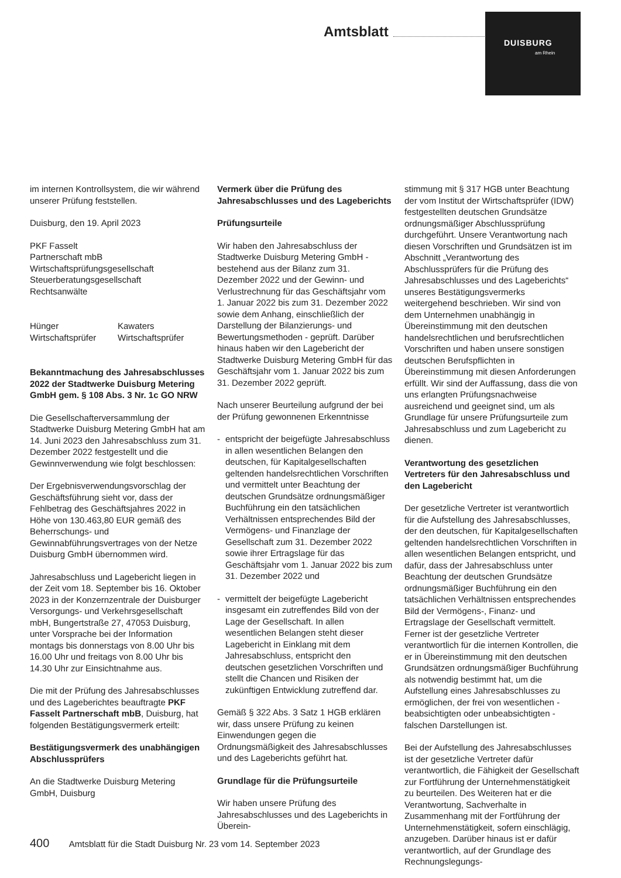Amtsblatt
DUISBURG
am Rhein
im internen Kontrollsystem, die wir während unserer Prüfung feststellen.
Duisburg, den 19. April 2023
PKF Fasselt
Partnerschaft mbB
Wirtschaftsprüfungsgesellschaft
Steuerberatungsgesellschaft
Rechtsanwälte
Hünger
Wirtschaftsprüfer
Kawaters
Wirtschaftsprüfer
Bekanntmachung des Jahresabschlusses 2022 der Stadtwerke Duisburg Metering GmbH gem. § 108 Abs. 3 Nr. 1c GO NRW
Die Gesellschafterversammlung der Stadtwerke Duisburg Metering GmbH hat am 14. Juni 2023 den Jahresabschluss zum 31. Dezember 2022 festgestellt und die Gewinnverwendung wie folgt beschlossen:
Der Ergebnisverwendungsvorschlag der Geschäftsführung sieht vor, dass der Fehlbetrag des Geschäftsjahres 2022 in Höhe von 130.463,80 EUR gemäß des Beherrschungs- und Gewinnabführungsvertrages von der Netze Duisburg GmbH übernommen wird.
Jahresabschluss und Lagebericht liegen in der Zeit vom 18. September bis 16. Oktober 2023 in der Konzernzentrale der Duisburger Versorgungs- und Verkehrsgesellschaft mbH, Bungertstraße 27, 47053 Duisburg, unter Vorsprache bei der Information montags bis donnerstags von 8.00 Uhr bis 16.00 Uhr und freitags von 8.00 Uhr bis 14.30 Uhr zur Einsichtnahme aus.
Die mit der Prüfung des Jahresabschlusses und des Lageberichtes beauftragte PKF Fasselt Partnerschaft mbB, Duisburg, hat folgenden Bestätigungsvermerk erteilt:
Bestätigungsvermerk des unabhängigen Abschlussprüfers
An die Stadtwerke Duisburg Metering GmbH, Duisburg
Vermerk über die Prüfung des Jahresabschlusses und des Lageberichts
Prüfungsurteile
Wir haben den Jahresabschluss der Stadtwerke Duisburg Metering GmbH - bestehend aus der Bilanz zum 31. Dezember 2022 und der Gewinn- und Verlustrechnung für das Geschäftsjahr vom 1. Januar 2022 bis zum 31. Dezember 2022 sowie dem Anhang, einschließlich der Darstellung der Bilanzierungs- und Bewertungsmethoden - geprüft. Darüber hinaus haben wir den Lagebericht der Stadtwerke Duisburg Metering GmbH für das Geschäftsjahr vom 1. Januar 2022 bis zum 31. Dezember 2022 geprüft.
Nach unserer Beurteilung aufgrund der bei der Prüfung gewonnenen Erkenntnisse
- entspricht der beigefügte Jahresabschluss in allen wesentlichen Belangen den deutschen, für Kapitalgesellschaften geltenden handelsrechtlichen Vorschriften und vermittelt unter Beachtung der deutschen Grundsätze ordnungsmäßiger Buchführung ein den tatsächlichen Verhältnissen entsprechendes Bild der Vermögens- und Finanzlage der Gesellschaft zum 31. Dezember 2022 sowie ihrer Ertragslage für das Geschäftsjahr vom 1. Januar 2022 bis zum 31. Dezember 2022 und
- vermittelt der beigefügte Lagebericht insgesamt ein zutreffendes Bild von der Lage der Gesellschaft. In allen wesentlichen Belangen steht dieser Lagebericht in Einklang mit dem Jahresabschluss, entspricht den deutschen gesetzlichen Vorschriften und stellt die Chancen und Risiken der zukünftigen Entwicklung zutreffend dar.
Gemäß § 322 Abs. 3 Satz 1 HGB erklären wir, dass unsere Prüfung zu keinen Einwendungen gegen die Ordnungsmäßigkeit des Jahresabschlusses und des Lageberichts geführt hat.
Grundlage für die Prüfungsurteile
Wir haben unsere Prüfung des Jahresabschlusses und des Lageberichts in Überein-
stimmung mit § 317 HGB unter Beachtung der vom Institut der Wirtschaftsprüfer (IDW) festgestellten deutschen Grundsätze ordnungsmäßiger Abschlussprüfung durchgeführt. Unsere Verantwortung nach diesen Vorschriften und Grundsätzen ist im Abschnitt „Verantwortung des Abschlussprüfers für die Prüfung des Jahresabschlusses und des Lageberichts“ unseres Bestätigungsvermerks weitergehend beschrieben. Wir sind von dem Unternehmen unabhängig in Übereinstimmung mit den deutschen handelsrechtlichen und berufsrechtlichen Vorschriften und haben unsere sonstigen deutschen Berufspflichten in Übereinstimmung mit diesen Anforderungen erfüllt. Wir sind der Auffassung, dass die von uns erlangten Prüfungsnachweise ausreichend und geeignet sind, um als Grundlage für unsere Prüfungsurteile zum Jahresabschluss und zum Lagebericht zu dienen.
Verantwortung des gesetzlichen Vertreters für den Jahresabschluss und den Lagebericht
Der gesetzliche Vertreter ist verantwortlich für die Aufstellung des Jahresabschlusses, der den deutschen, für Kapitalgesellschaften geltenden handelsrechtlichen Vorschriften in allen wesentlichen Belangen entspricht, und dafür, dass der Jahresabschluss unter Beachtung der deutschen Grundsätze ordnungsmäßiger Buchführung ein den tatsächlichen Verhältnissen entsprechendes Bild der Vermögens-, Finanz- und Ertragslage der Gesellschaft vermittelt. Ferner ist der gesetzliche Vertreter verantwortlich für die internen Kontrollen, die er in Übereinstimmung mit den deutschen Grundsätzen ordnungsmäßiger Buchführung als notwendig bestimmt hat, um die Aufstellung eines Jahresabschlusses zu ermöglichen, der frei von wesentlichen - beabsichtigten oder unbeabsichtigten - falschen Darstellungen ist.
Bei der Aufstellung des Jahresabschlusses ist der gesetzliche Vertreter dafür verantwortlich, die Fähigkeit der Gesellschaft zur Fortführung der Unternehmenstätigkeit zu beurteilen. Des Weiteren hat er die Verantwortung, Sachverhalte in Zusammenhang mit der Fortführung der Unternehmenstätigkeit, sofern einschlägig, anzugeben. Darüber hinaus ist er dafür verantwortlich, auf der Grundlage des Rechnungslegungs-
400 Amtsblatt für die Stadt Duisburg Nr. 23 vom 14. September 2023